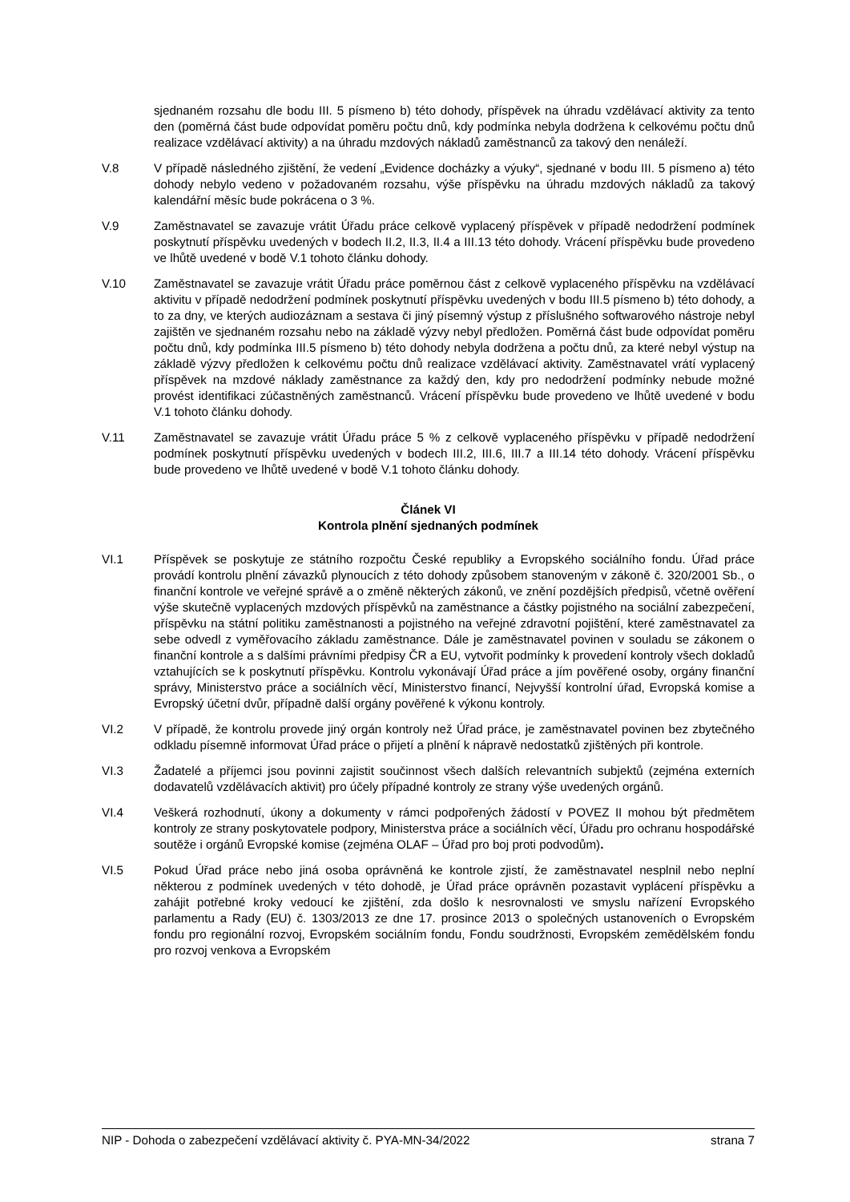sjednaném rozsahu dle bodu III. 5 písmeno b) této dohody, příspěvek na úhradu vzdělávací aktivity za tento den (poměrná část bude odpovídat poměru počtu dnů, kdy podmínka nebyla dodržena k celkovému počtu dnů realizace vzdělávací aktivity) a na úhradu mzdových nákladů zaměstnanců za takový den nenáleží.
V.8 V případě následného zjištění, že vedení „Evidence docházky a výuky“, sjednané v bodu III. 5 písmeno a) této dohody nebylo vedeno v požadovaném rozsahu, výše příspěvku na úhradu mzdových nákladů za takový kalendářní měsíc bude pokrácena o 3 %.
V.9 Zaměstnavatel se zavazuje vrátit Úřadu práce celkově vyplacený příspěvek v případě nedodržení podmínek poskytnutí příspěvku uvedených v bodech II.2, II.3, II.4 a III.13 této dohody. Vrácení příspěvku bude provedeno ve lhůtě uvedené v bodě V.1 tohoto článku dohody.
V.10 Zaměstnavatel se zavazuje vrátit Úřadu práce poměrnou část z celkově vyplaceného příspěvku na vzdělávací aktivitu v případě nedodržení podmínek poskytnutí příspěvku uvedených v bodu III.5 písmeno b) této dohody, a to za dny, ve kterých audiozáznam a sestava či jiný písemný výstup z příslušného softwarového nástroje nebyl zajištěn ve sjednaném rozsahu nebo na základě výzvy nebyl předložen. Poměrná část bude odpovídat poměru počtu dnů, kdy podmínka III.5 písmeno b) této dohody nebyla dodržena a počtu dnů, za které nebyl výstup na základě výzvy předložen k celkovému počtu dnů realizace vzdělávací aktivity. Zaměstnavatel vrátí vyplacený příspěvek na mzdové náklady zaměstnance za každý den, kdy pro nedodržení podmínky nebude možné provést identifikaci zúčastněných zaměstnanců. Vrácení příspěvku bude provedeno ve lhůtě uvedené v bodu V.1 tohoto článku dohody.
V.11 Zaměstnavatel se zavazuje vrátit Úřadu práce 5 % z celkově vyplaceného příspěvku v případě nedodržení podmínek poskytnutí příspěvku uvedených v bodech III.2, III.6, III.7 a III.14 této dohody. Vrácení příspěvku bude provedeno ve lhůtě uvedené v bodě V.1 tohoto článku dohody.
Článek VI
Kontrola plnění sjednaných podmínek
VI.1 Příspěvek se poskytuje ze státního rozpočtu České republiky a Evropského sociálního fondu. Úřad práce provádí kontrolu plnění závazků plynoucích z této dohody způsobem stanoveným v zákoně č. 320/2001 Sb., o finanční kontrole ve veřejné správě a o změně některých zákonů, ve znění pozdějších předpisů, včetně ověření výše skutečně vyplacených mzdových příspěvků na zaměstnance a částky pojistného na sociální zabezpečení, příspěvku na státní politiku zaměstnanosti a pojistného na veřejné zdravotní pojištění, které zaměstnavatel za sebe odvedl z vyměřovacího základu zaměstnance. Dále je zaměstnavatel povinen v souladu se zákonem o finanční kontrole a s dalšími právními předpisy ČR a EU, vytvořit podmínky k provedení kontroly všech dokladů vztahujících se k poskytnutí příspěvku. Kontrolu vykonávají Úřad práce a jím pověřené osoby, orgány finanční správy, Ministerstvo práce a sociálních věcí, Ministerstvo financí, Nejvyšší kontrolní úřad, Evropská komise a Evropský účetní dvůr, případně další orgány pověřené k výkonu kontroly.
VI.2 V případě, že kontrolu provede jiný orgán kontroly než Úřad práce, je zaměstnavatel povinen bez zbytečného odkladu písemně informovat Úřad práce o přijetí a plnění k nápravě nedostatků zjištěných při kontrole.
VI.3 Žadatelé a příjemci jsou povinni zajistit součinnost všech dalších relevantních subjektů (zejména externích dodavatelů vzdělávacích aktivit) pro účely případné kontroly ze strany výše uvedených orgánů.
VI.4 Veškerá rozhodnutí, úkony a dokumenty v rámci podpořených žádostí v POVEZ II mohou být předmětem kontroly ze strany poskytovatele podpory, Ministerstva práce a sociálních věcí, Úřadu pro ochranu hospodářské soutěže i orgánů Evropské komise (zejména OLAF – Úřad pro boj proti podvodům).
VI.5 Pokud Úřad práce nebo jiná osoba oprávněná ke kontrole zjistí, že zaměstnavatel nesplnil nebo neplní některou z podmínek uvedených v této dohodě, je Úřad práce oprávněn pozastavit vyplácení příspěvku a zahájit potřebné kroky vedoucí ke zjištění, zda došlo k nesrovnalosti ve smyslu nařízení Evropského parlamentu a Rady (EU) č. 1303/2013 ze dne 17. prosince 2013 o společných ustanoveních o Evropském fondu pro regionální rozvoj, Evropském sociálním fondu, Fondu soudržnosti, Evropském zemědělském fondu pro rozvoj venkova a Evropském
NIP - Dohoda o zabezpečení vzdělávací aktivity č. PYA-MN-34/2022 strana 7